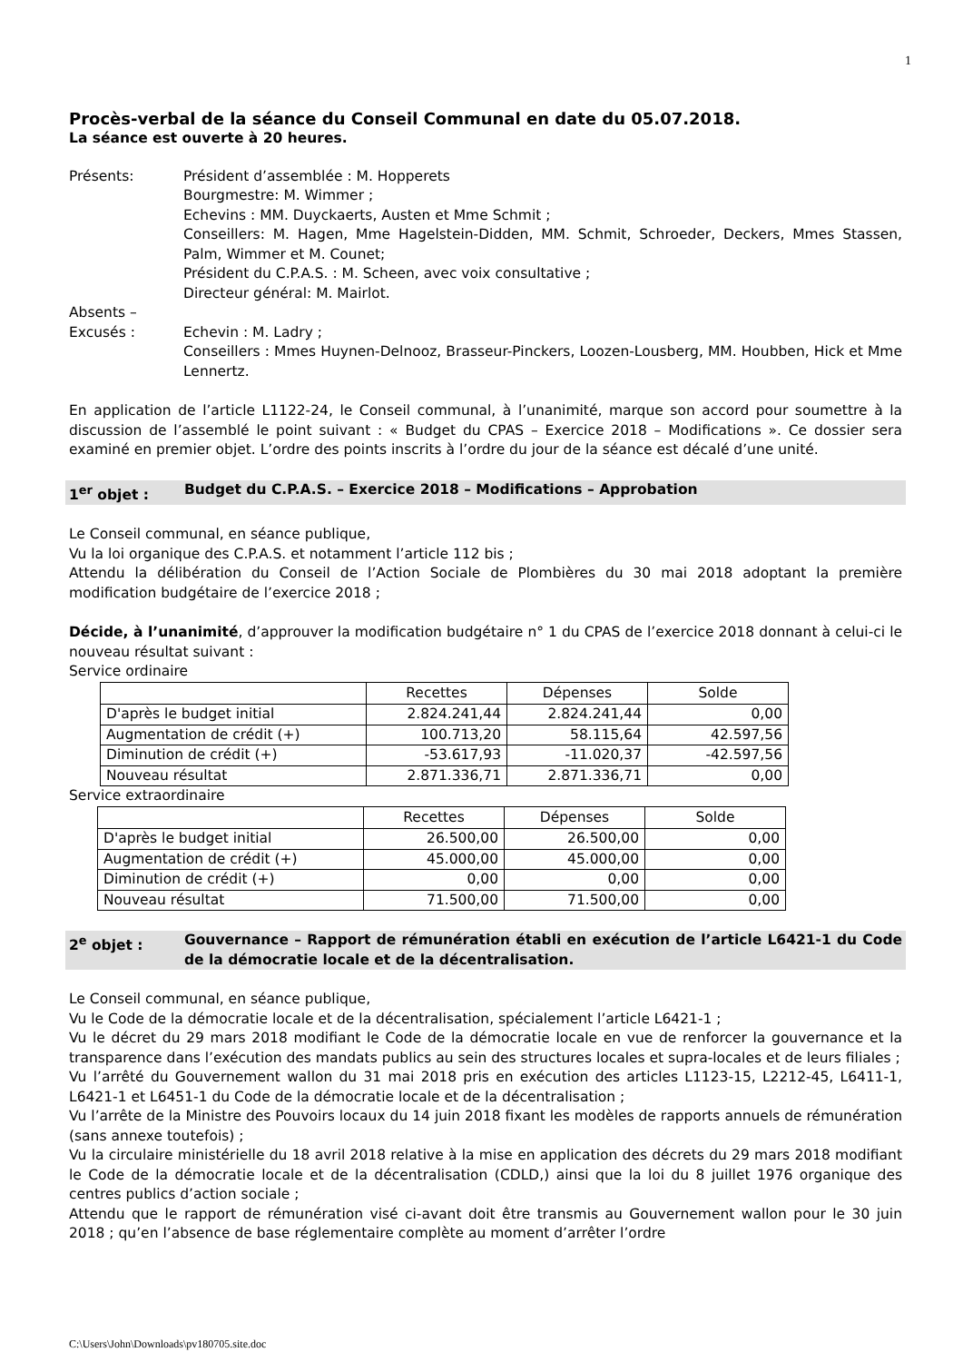1
Procès-verbal de la séance du Conseil Communal en date du 05.07.2018.
La séance est ouverte à 20 heures.
Présents:
Président d’assemblée : M. Hopperets
Bourgmestre: M. Wimmer ;
Echevins : MM. Duyckaerts, Austen et Mme Schmit ;
Conseillers: M. Hagen, Mme Hagelstein-Didden, MM. Schmit, Schroeder, Deckers, Mmes Stassen, Palm, Wimmer et M. Counet;
Président du C.P.A.S. : M. Scheen, avec voix consultative ;
Directeur général: M. Mairlot.
Absents –
Excusés :
Echevin : M. Ladry ;
Conseillers : Mmes Huynen-Delnooz, Brasseur-Pinckers, Loozen-Lousberg, MM. Houbben, Hick et Mme Lennertz.
En application de l’article L1122-24, le Conseil communal, à l’unanimité, marque son accord pour soumettre à la discussion de l’assemblé le point suivant : « Budget du CPAS – Exercice 2018 – Modifications ». Ce dossier sera examiné en premier objet. L’ordre des points inscrits à l’ordre du jour de la séance est décalé d’une unité.
1<sup>er</sup> objet :
Budget du C.P.A.S. – Exercice 2018 – Modifications – Approbation
Le Conseil communal, en séance publique,
Vu la loi organique des C.P.A.S. et notamment l’article 112 bis ;
Attendu la délibération du Conseil de l’Action Sociale de Plombières du 30 mai 2018 adoptant la première modification budgétaire de l’exercice 2018 ;
Décide, à l’unanimité, d’approuver la modification budgétaire n° 1 du CPAS de l’exercice 2018 donnant à celui-ci le nouveau résultat suivant :
Service ordinaire
| | Recettes | Dépenses | Solde |
| --- | --- | --- | --- |
| D'après le budget initial | 2.824.241,44 | 2.824.241,44 | 0,00 |
| Augmentation de crédit (+) | 100.713,20 | 58.115,64 | 42.597,56 |
| Diminution de crédit (+) | -53.617,93 | -11.020,37 | -42.597,56 |
| Nouveau résultat | 2.871.336,71 | 2.871.336,71 | 0,00 |
Service extraordinaire
| | Recettes | Dépenses | Solde |
| --- | --- | --- | --- |
| D'après le budget initial | 26.500,00 | 26.500,00 | 0,00 |
| Augmentation de crédit (+) | 45.000,00 | 45.000,00 | 0,00 |
| Diminution de crédit (+) | 0,00 | 0,00 | 0,00 |
| Nouveau résultat | 71.500,00 | 71.500,00 | 0,00 |
2<sup>e</sup> objet :
Gouvernance – Rapport de rémunération établi en exécution de l’article L6421-1 du Code de la démocratie locale et de la décentralisation.
Le Conseil communal, en séance publique,
Vu le Code de la démocratie locale et de la décentralisation, spécialement l’article L6421-1 ;
Vu le décret du 29 mars 2018 modifiant le Code de la démocratie locale en vue de renforcer la gouvernance et la transparence dans l’exécution des mandats publics au sein des structures locales et supra-locales et de leurs filiales ;
Vu l’arrêté du Gouvernement wallon du 31 mai 2018 pris en exécution des articles L1123-15, L2212-45, L6411-1, L6421-1 et L6451-1 du Code de la démocratie locale et de la décentralisation ;
Vu l’arrête de la Ministre des Pouvoirs locaux du 14 juin 2018 fixant les modèles de rapports annuels de rémunération (sans annexe toutefois) ;
Vu la circulaire ministérielle du 18 avril 2018 relative à la mise en application des décrets du 29 mars 2018 modifiant le Code de la démocratie locale et de la décentralisation (CDLD,) ainsi que la loi du 8 juillet 1976 organique des centres publics d’action sociale ;
Attendu que le rapport de rémunération visé ci-avant doit être transmis au Gouvernement wallon pour le 30 juin 2018 ; qu’en l’absence de base réglementaire complète au moment d’arrêter l’ordre
C:\Users\John\Downloads\pv180705.site.doc